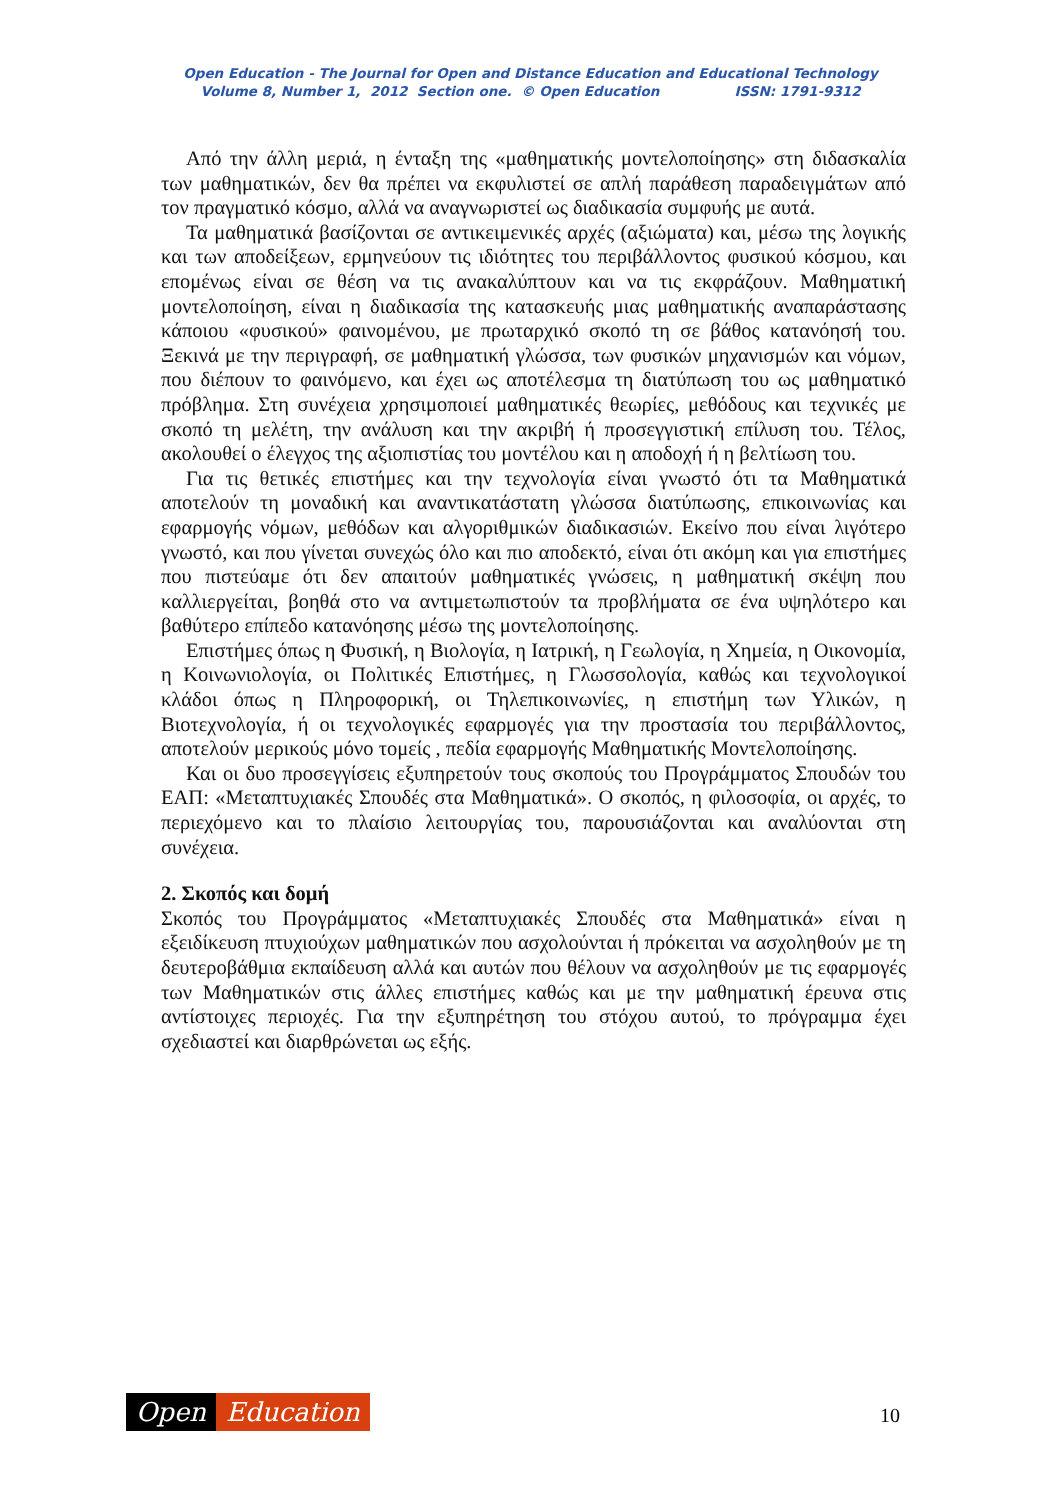Open Education - The Journal for Open and Distance Education and Educational Technology
Volume 8, Number 1, 2012 Section one. © Open Education ISSN: 1791-9312
Από την άλλη μεριά, η ένταξη της «μαθηματικής μοντελοποίησης» στη διδασκαλία των μαθηματικών, δεν θα πρέπει να εκφυλιστεί σε απλή παράθεση παραδειγμάτων από τον πραγματικό κόσμο, αλλά να αναγνωριστεί ως διαδικασία συμφυής με αυτά.
Τα μαθηματικά βασίζονται σε αντικειμενικές αρχές (αξιώματα) και, μέσω της λογικής και των αποδείξεων, ερμηνεύουν τις ιδιότητες του περιβάλλοντος φυσικού κόσμου, και επομένως είναι σε θέση να τις ανακαλύπτουν και να τις εκφράζουν. Μαθηματική μοντελοποίηση, είναι η διαδικασία της κατασκευής μιας μαθηματικής αναπαράστασης κάποιου «φυσικού» φαινομένου, με πρωταρχικό σκοπό τη σε βάθος κατανόησή του. Ξεκινά με την περιγραφή, σε μαθηματική γλώσσα, των φυσικών μηχανισμών και νόμων, που διέπουν το φαινόμενο, και έχει ως αποτέλεσμα τη διατύπωση του ως μαθηματικό πρόβλημα. Στη συνέχεια χρησιμοποιεί μαθηματικές θεωρίες, μεθόδους και τεχνικές με σκοπό τη μελέτη, την ανάλυση και την ακριβή ή προσεγγιστική επίλυση του. Τέλος, ακολουθεί ο έλεγχος της αξιοπιστίας του μοντέλου και η αποδοχή ή η βελτίωση του.
Για τις θετικές επιστήμες και την τεχνολογία είναι γνωστό ότι τα Μαθηματικά αποτελούν τη μοναδική και αναντικατάστατη γλώσσα διατύπωσης, επικοινωνίας και εφαρμογής νόμων, μεθόδων και αλγοριθμικών διαδικασιών. Εκείνο που είναι λιγότερο γνωστό, και που γίνεται συνεχώς όλο και πιο αποδεκτό, είναι ότι ακόμη και για επιστήμες που πιστεύαμε ότι δεν απαιτούν μαθηματικές γνώσεις, η μαθηματική σκέψη που καλλιεργείται, βοηθά στο να αντιμετωπιστούν τα προβλήματα σε ένα υψηλότερο και βαθύτερο επίπεδο κατανόησης μέσω της μοντελοποίησης.
Επιστήμες όπως η Φυσική, η Βιολογία, η Ιατρική, η Γεωλογία, η Χημεία, η Οικονομία, η Κοινωνιολογία, οι Πολιτικές Επιστήμες, η Γλωσσολογία, καθώς και τεχνολογικοί κλάδοι όπως η Πληροφορική, οι Τηλεπικοινωνίες, η επιστήμη των Υλικών, η Βιοτεχνολογία, ή οι τεχνολογικές εφαρμογές για την προστασία του περιβάλλοντος, αποτελούν μερικούς μόνο τομείς , πεδία εφαρμογής Μαθηματικής Μοντελοποίησης.
Και οι δυο προσεγγίσεις εξυπηρετούν τους σκοπούς του Προγράμματος Σπουδών του ΕΑΠ: «Μεταπτυχιακές Σπουδές στα Μαθηματικά». Ο σκοπός, η φιλοσοφία, οι αρχές, το περιεχόμενο και το πλαίσιο λειτουργίας του, παρουσιάζονται και αναλύονται στη συνέχεια.
2. Σκοπός και δομή
Σκοπός του Προγράμματος «Μεταπτυχιακές Σπουδές στα Μαθηματικά» είναι η εξειδίκευση πτυχιούχων μαθηματικών που ασχολούνται ή πρόκειται να ασχοληθούν με τη δευτεροβάθμια εκπαίδευση αλλά και αυτών που θέλουν να ασχοληθούν με τις εφαρμογές των Μαθηματικών στις άλλες επιστήμες καθώς και με την μαθηματική έρευνα στις αντίστοιχες περιοχές. Για την εξυπηρέτηση του στόχου αυτού, το πρόγραμμα έχει σχεδιαστεί και διαρθρώνεται ως εξής.
Open Education
10